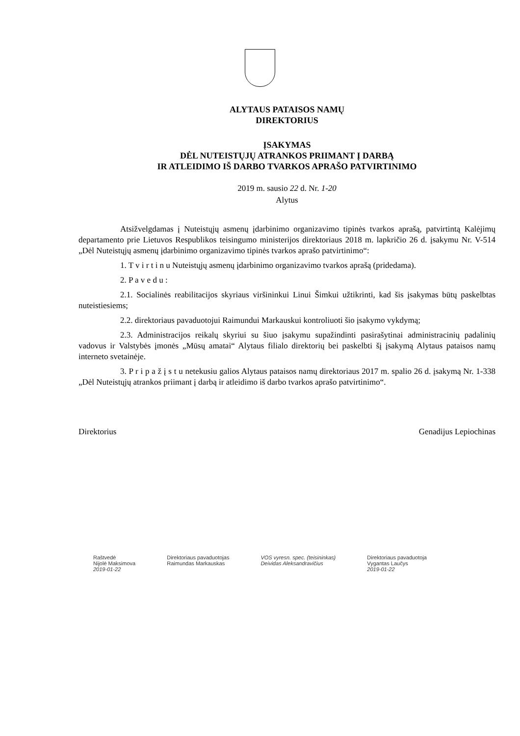ALYTAUS PATAISOS NAMŲ
DIREKTORIUS
ĮSAKYMAS
DĖL NUTEISTŲJŲ ATRANKOS PRIIMANT Į DARBĄ
IR ATLEIDIMO IŠ DARBO TVARKOS APRAŠO PATVIRTINIMO
2019 m. sausio 22 d. Nr. 1-20
Alytus
Atsižvelgdamas į Nuteistųjų asmenų įdarbinimo organizavimo tipinės tvarkos aprašą, patvirtintą Kalėjimų departamento prie Lietuvos Respublikos teisingumo ministerijos direktoriaus 2018 m. lapkričio 26 d. įsakymu Nr. V-514 „Dėl Nuteistųjų asmenų įdarbinimo organizavimo tipinės tvarkos aprašo patvirtinimo“:
1. T v i r t i n u Nuteistųjų asmenų įdarbinimo organizavimo tvarkos aprašą (pridedama).
2. P a v e d u :
2.1. Socialinės reabilitacijos skyriaus viršininkui Linui Šimkui užtikrinti, kad šis įsakymas būtų paskelbtas nuteistiesiems;
2.2. direktoriaus pavaduotojui Raimundui Markauskui kontroliuoti šio įsakymo vykdymą;
2.3. Administracijos reikalų skyriui su šiuo įsakymu supažindinti pasirašytinai administracinių padalinių vadovus ir Valstybės įmonės „Mūsų amatai“ Alytaus filialo direktorių bei paskelbti šį įsakymą Alytaus pataisos namų interneto svetainėje.
3. P r i p a ž į s t u netekusiu galios Alytaus pataisos namų direktoriaus 2017 m. spalio 26 d. įsakymą Nr. 1-338 „Dėl Nuteistųjų atrankos priimant į darbą ir atleidimo iš darbo tvarkos aprašo patvirtinimo“.
Direktorius Genadijus Lepiochinas
Raštvedė
Nijolė Maksimova
2019-01-22
Direktoriaus pavaduotojas
Raimundas Markauskas
VOS vyresn. spec. (teisininkas)
Deividas Aleksandravičius
Direktoriaus pavaduotoja
Vygantas Laučys
2019-01-22